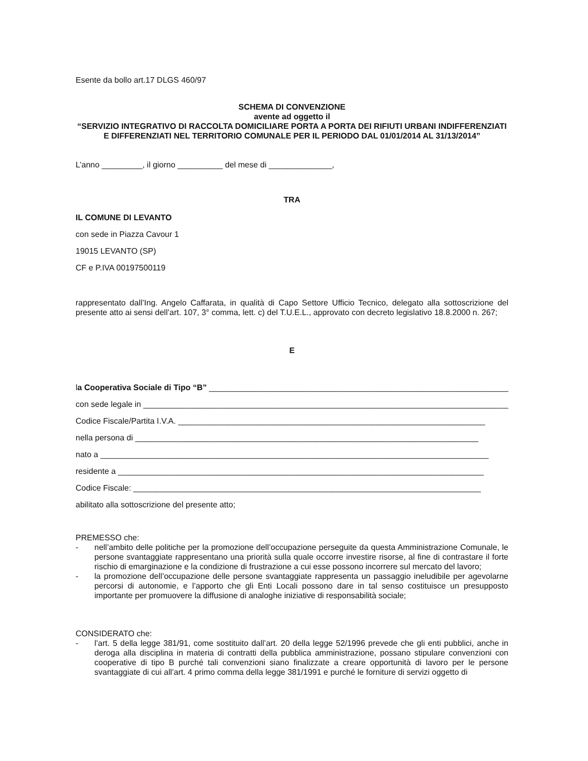Esente da bollo art.17 DLGS 460/97
SCHEMA DI CONVENZIONE
avente ad oggetto il
“SERVIZIO INTEGRATIVO DI RACCOLTA DOMICILIARE PORTA A PORTA DEI RIFIUTI URBANI INDIFFERENZIATI E DIFFERENZIATI NEL TERRITORIO COMUNALE PER IL PERIODO DAL 01/01/2014 AL 31/13/2014”
L’anno _________, il giorno __________ del mese di ______________,
TRA
IL COMUNE DI LEVANTO
con sede in Piazza Cavour 1
19015 LEVANTO (SP)
CF e P.IVA 00197500119
rappresentato dall’Ing. Angelo Caffarata, in qualità di Capo Settore Ufficio Tecnico, delegato alla sottoscrizione del presente atto ai sensi dell’art. 107, 3° comma, lett. c) del T.U.E.L., approvato con decreto legislativo 18.8.2000 n. 267;
E
la Cooperativa Sociale di Tipo “B” ____________________________________________________________________
con sede legale in __________________________________________________________________________________
Codice Fiscale/Partita I.V.A. ____________________________________________________________________
nella persona di ____________________________________________________________________________
nato a ______________________________________________________________________________________
residente a _________________________________________________________________________________
Codice Fiscale: _____________________________________________________________________________
abilitato alla sottoscrizione del presente atto;
PREMESSO che:
- nell’ambito delle politiche per la promozione dell’occupazione perseguite da questa Amministrazione Comunale, le persone svantaggiate rappresentano una priorità sulla quale occorre investire risorse, al fine di contrastare il forte rischio di emarginazione e la condizione di frustrazione a cui esse possono incorrere sul mercato del lavoro;
- la promozione dell’occupazione delle persone svantaggiate rappresenta un passaggio ineludibile per agevolarne percorsi di autonomie, e l’apporto che gli Enti Locali possono dare in tal senso costituisce un presupposto importante per promuovere la diffusione di analoghe iniziative di responsabilità sociale;
CONSIDERATO che:
- l’art. 5 della legge 381/91, come sostituito dall’art. 20 della legge 52/1996 prevede che gli enti pubblici, anche in deroga alla disciplina in materia di contratti della pubblica amministrazione, possano stipulare convenzioni con cooperative di tipo B purché tali convenzioni siano finalizzate a creare opportunità di lavoro per le persone svantaggiate di cui all’art. 4 primo comma della legge 381/1991 e purché le forniture di servizi oggetto di